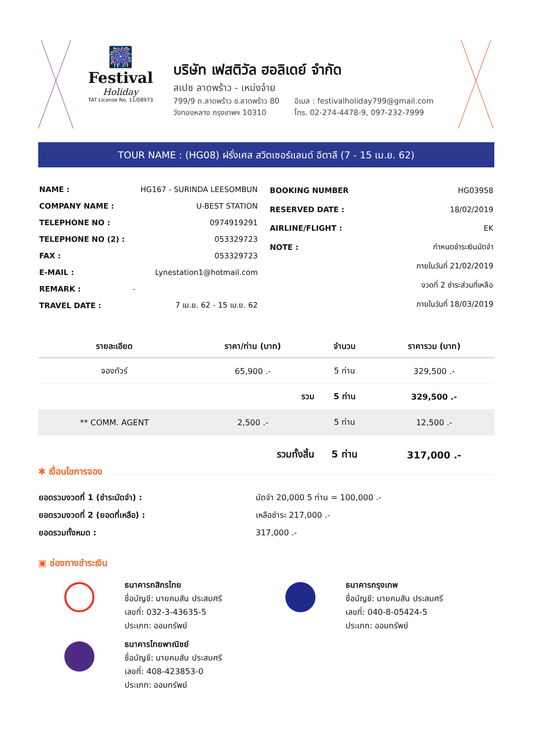🎆
Festival
Holiday
TAT License No. 11/08973
บริษัท เฟสติวัล ฮอลิเดย์ จำกัด
สเปซ ลาดพร้าว - เหม่งจ๋าย
799/9 ถ.ลาดพร้าว ซ.ลาดพร้าว 80
วังทองหลาง กรุงเทพฯ 10310
อีเมล : festivalholiday799@gmail.com
โทร. 02-274-4478-9, 097-232-7999
TOUR NAME : (HG08) ฝรั่งเศส สวิตเซอร์แลนด์ อิตาลี (7 - 15 เม.ย. 62)
| NAME : | HG167 - SURINDA LEESOMBUN |
| COMPANY NAME : | U-BEST STATION |
| TELEPHONE NO : | 0974919291 |
| TELEPHONE NO (2) : | 053329723 |
| FAX : | 053329723 |
| E-MAIL : | Lynestation1@hotmail.com |
| REMARK : | - |
| TRAVEL DATE : | 7 เม.ย. 62 - 15 เม.ย. 62 |
| BOOKING NUMBER | HG03958 |
| RESERVED DATE : | 18/02/2019 |
| AIRLINE/FLIGHT : | EK |
| NOTE : | กำหนดชำระเงินมัดจำ |
| | ภายในวันที่ 21/02/2019 |
| | งวดที่ 2 ชำระส่วนที่เหลือ |
| | ภายในวันที่ 18/03/2019 |
| รายละเอียด | ราคา/ท่าน (บาท) | จำนวน | ราคารวม (บาท) |
| --- | --- | --- | --- |
| จองทัวร์ | 65,900 .- | 5 ท่าน | 329,500 .- |
| | รวม | 5 ท่าน | 329,500 .- |
| ** COMM. AGENT | 2,500 .- | 5 ท่าน | 12,500 .- |
| | รวมทั้งสิ้น | 5 ท่าน | 317,000 .- |
✱ เงื่อนไขการจอง
| ยอดรวมงวดที่ 1 (ชำระมัดจำ) : | มัดจำ 20,000 5 ท่าน = 100,000 .- |
| ยอดรวมงวดที่ 2 (ยอดที่เหลือ) : | เหลือชำระ 217,000 .- |
| ยอดรวมทั้งหมด : | 317,000 .- |
▣ ช่องทางชำระเงิน
ธนาคารกสิกรไทย
ชื่อบัญชี: นายคมสัน ประสมศรี
เลขที่: 032-3-43635-5
ประเภท: ออมทรัพย์
ธนาคารไทยพาณิชย์
ชื่อบัญชี: นายคมสัน ประสมศรี
เลขที่: 408-423853-0
ประเภท: ออมทรัพย์
ธนาคารกรุงเทพ
ชื่อบัญชี: นายคมสัน ประสมศรี
เลขที่: 040-8-05424-5
ประเภท: ออมทรัพย์